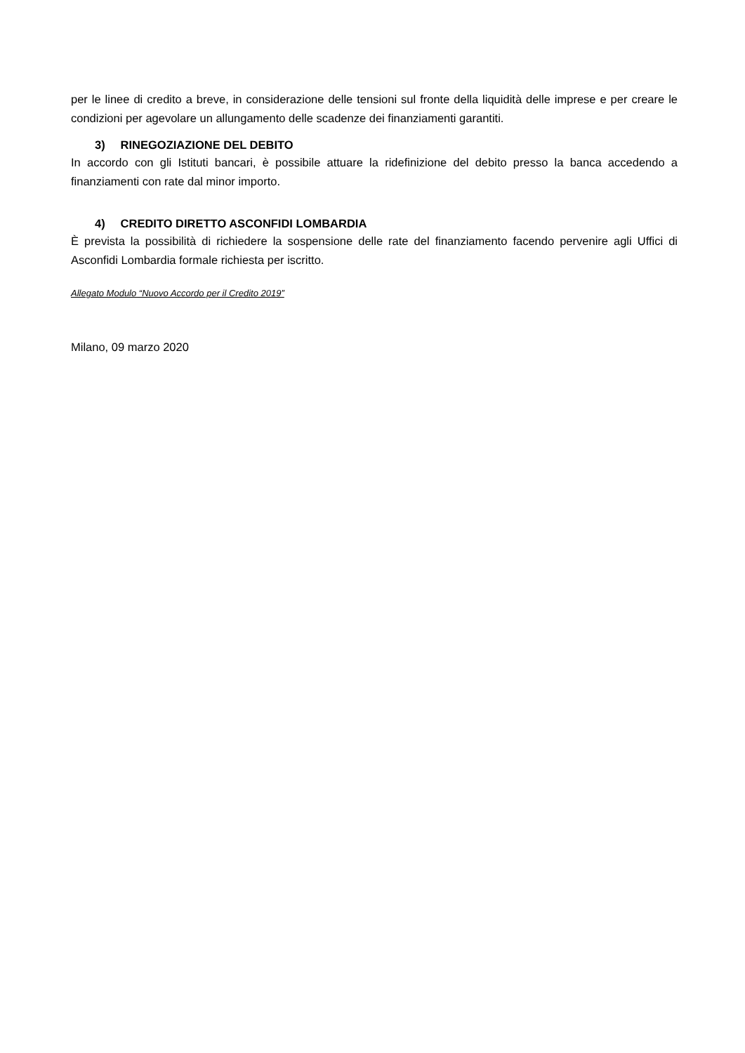per le linee di credito a breve, in considerazione delle tensioni sul fronte della liquidità delle imprese e per creare le condizioni per agevolare un allungamento delle scadenze dei finanziamenti garantiti.
3) RINEGOZIAZIONE DEL DEBITO
In accordo con gli Istituti bancari, è possibile attuare la ridefinizione del debito presso la banca accedendo a finanziamenti con rate dal minor importo.
4) CREDITO DIRETTO ASCONFIDI LOMBARDIA
È prevista la possibilità di richiedere la sospensione delle rate del finanziamento facendo pervenire agli Uffici di Asconfidi Lombardia formale richiesta per iscritto.
Allegato Modulo “Nuovo Accordo per il Credito 2019”
Milano, 09 marzo 2020